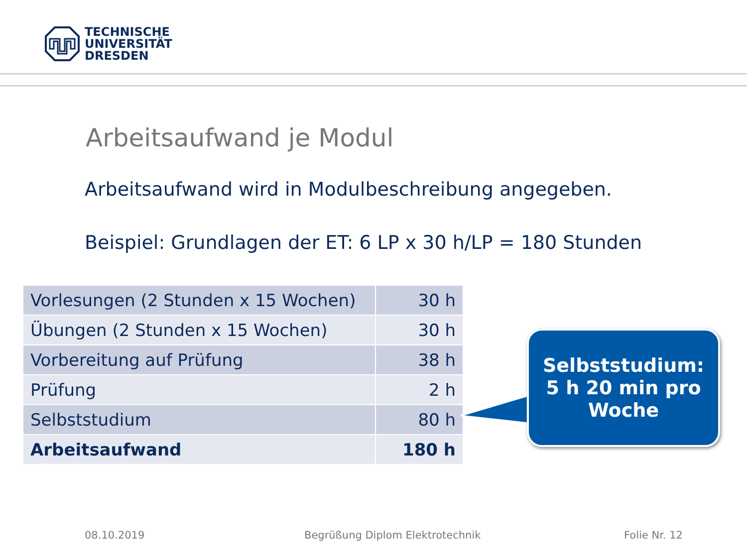TECHNISCHE
UNIVERSITÄT
DRESDEN
Arbeitsaufwand je Modul
Arbeitsaufwand wird in Modulbeschreibung angegeben.
Beispiel: Grundlagen der ET: 6 LP x 30 h/LP = 180 Stunden
| Vorlesungen (2 Stunden x 15 Wochen) | 30 h |
| Übungen (2 Stunden x 15 Wochen) | 30 h |
| Vorbereitung auf Prüfung | 38 h |
| Prüfung | 2 h |
| Selbststudium | 80 h |
| Arbeitsaufwand | 180 h |
Selbststudium:
5 h 20 min pro
Woche
08.10.2019
Begrüßung Diplom Elektrotechnik
Folie Nr. 12